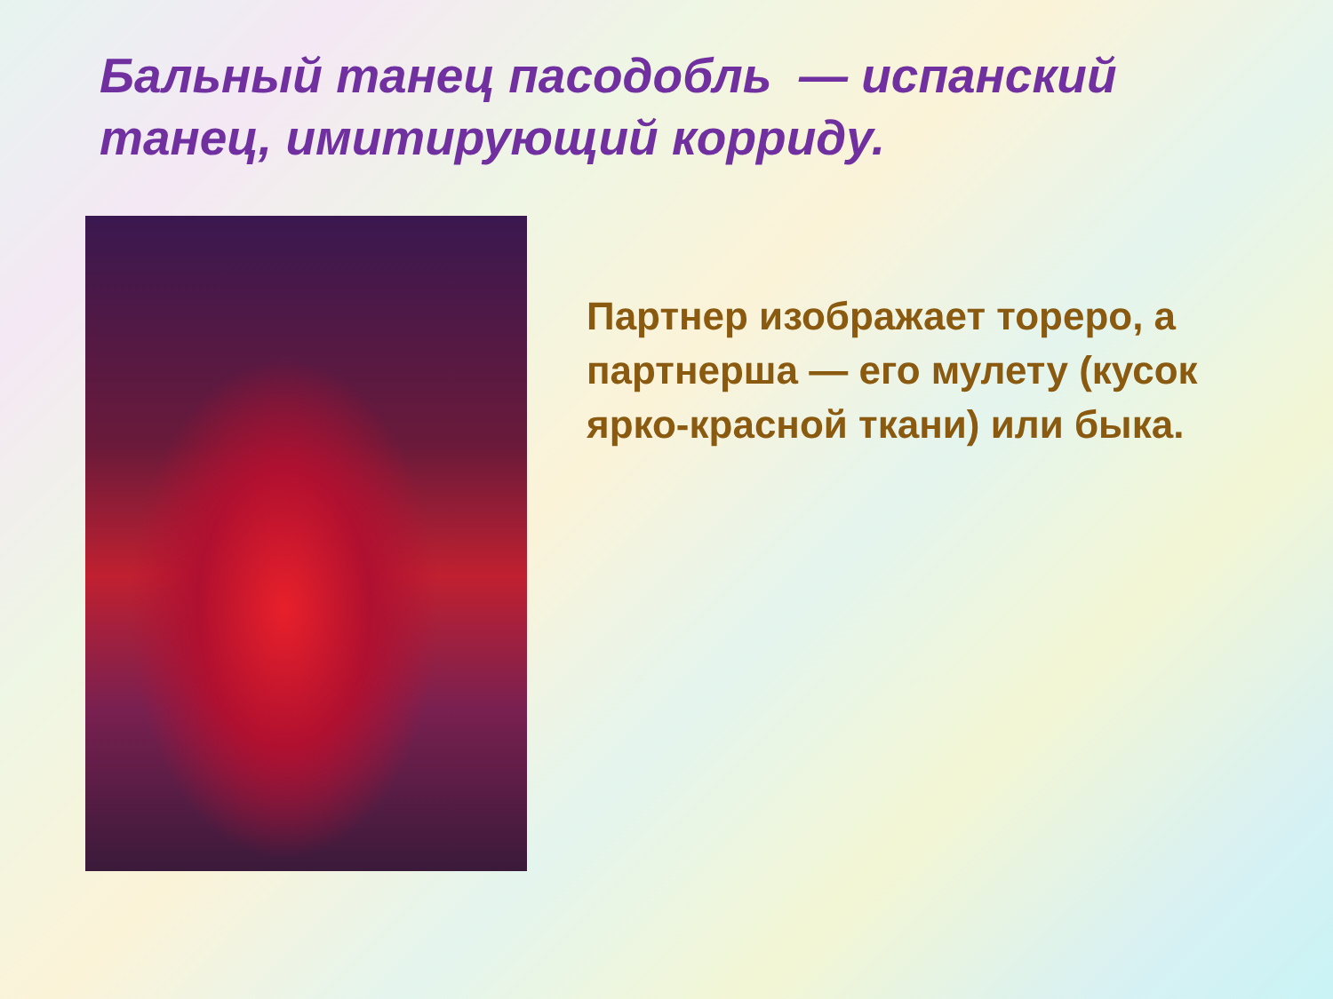Бальный танец пасодобль — испанский танец, имитирующий корриду.
Партнер изображает тореро, а партнерша — его мулету (кусок ярко-красной ткани) или быка.